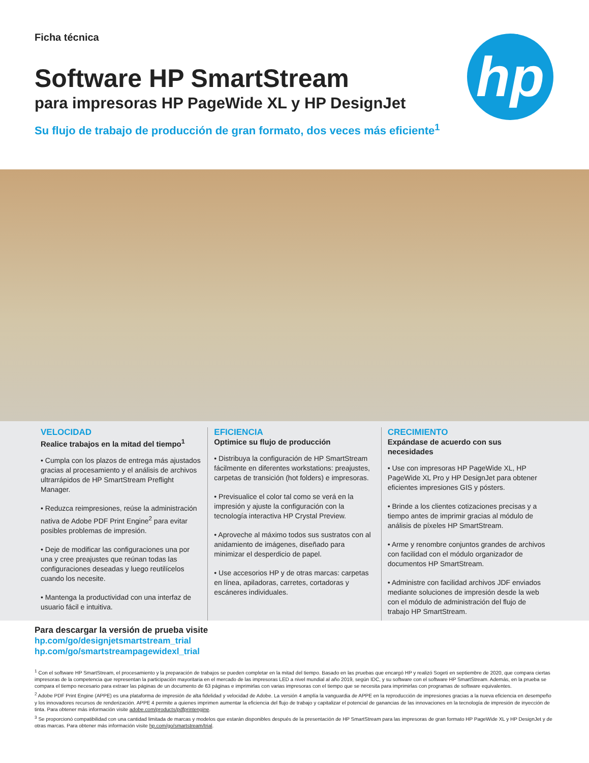hp
Ficha técnica
Software HP SmartStream
para impresoras HP PageWide XL y HP DesignJet
Su flujo de trabajo de producción de gran formato, dos veces más eficiente<sup>1</sup>
VELOCIDAD
Realice trabajos en la mitad del tiempo<sup>1</sup>
• Cumpla con los plazos de entrega más ajustados gracias al procesamiento y el análisis de archivos ultrarrápidos de HP SmartStream Preflight Manager.
• Reduzca reimpresiones, reúse la administración nativa de Adobe PDF Print Engine<sup>2</sup> para evitar posibles problemas de impresión.
• Deje de modificar las configuraciones una por una y cree preajustes que reúnan todas las configuraciones deseadas y luego reutilícelos cuando los necesite.
• Mantenga la productividad con una interfaz de usuario fácil e intuitiva.
EFICIENCIA
Optimice su flujo de producción
• Distribuya la configuración de HP SmartStream fácilmente en diferentes workstations: preajustes, carpetas de transición (hot folders) e impresoras.
• Previsualice el color tal como se verá en la impresión y ajuste la configuración con la tecnología interactiva HP Crystal Preview.
• Aproveche al máximo todos sus sustratos con al anidamiento de imágenes, diseñado para minimizar el desperdicio de papel.
• Use accesorios HP y de otras marcas: carpetas en línea, apiladoras, carretes, cortadoras y escáneres individuales.
CRECIMIENTO
Expándase de acuerdo con sus necesidades
• Use con impresoras HP PageWide XL, HP PageWide XL Pro y HP DesignJet para obtener eficientes impresiones GIS y pósters.
• Brinde a los clientes cotizaciones precisas y a tiempo antes de imprimir gracias al módulo de análisis de píxeles HP SmartStream.
• Arme y renombre conjuntos grandes de archivos con facilidad con el módulo organizador de documentos HP SmartStream.
• Administre con facilidad archivos JDF enviados mediante soluciones de impresión desde la web con el módulo de administración del flujo de trabajo HP SmartStream.
Para descargar la versión de prueba visite
hp.com/go/designjetsmartstream_trial
hp.com/go/smartstreampagewidexl_trial
<sup>1</sup> Con el software HP SmartStream, el procesamiento y la preparación de trabajos se pueden completar en la mitad del tiempo. Basado en las pruebas que encargó HP y realizó Sogeti en septiembre de 2020, que compara ciertas impresoras de la competencia que representan la participación mayoritaria en el mercado de las impresoras LED a nivel mundial al año 2019, según IDC, y su software con el software HP SmartStream. Además, en la prueba se compara el tiempo necesario para extraer las páginas de un documento de 63 páginas e imprimirlas con varias impresoras con el tiempo que se necesita para imprimirlas con programas de software equivalentes.
<sup>2</sup> Adobe PDF Print Engine (APPE) es una plataforma de impresión de alta fidelidad y velocidad de Adobe. La versión 4 amplía la vanguardia de APPE en la reproducción de impresiones gracias a la nueva eficiencia en desempeño y los innovadores recursos de renderización. APPE 4 permite a quienes imprimen aumentar la eficiencia del flujo de trabajo y capitalizar el potencial de ganancias de las innovaciones en la tecnología de impresión de inyección de tinta. Para obtener más información visite adobe.com/products/pdfprintengine.
<sup>3</sup> Se proporcionó compatibilidad con una cantidad limitada de marcas y modelos que estarán disponibles después de la presentación de HP SmartStream para las impresoras de gran formato HP PageWide XL y HP DesignJet y de otras marcas. Para obtener más información visite hp.com/go/smartstream/trial.